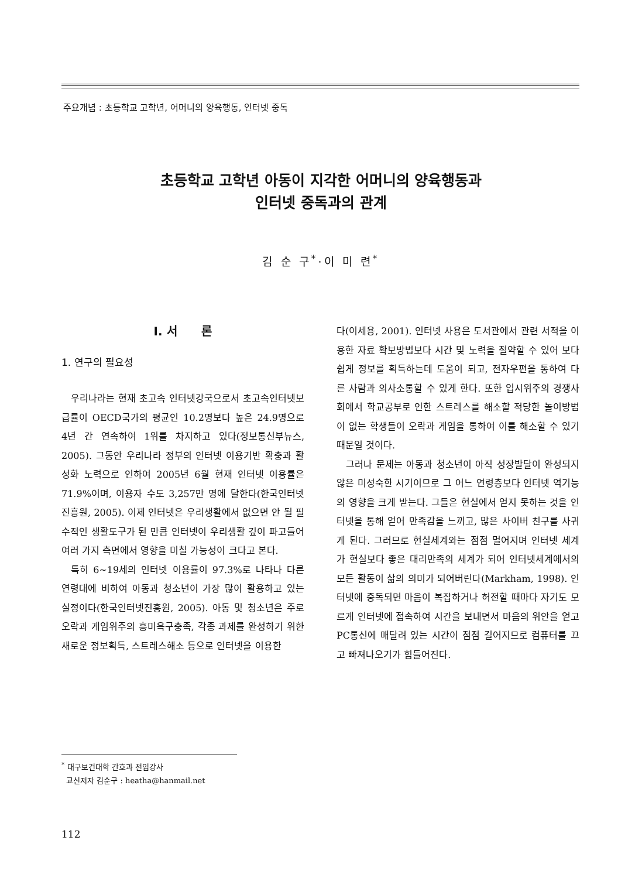주요개념 : 초등학교 고학년, 어머니의 양육행동, 인터넷 중독
초등학교 고학년 아동이 지각한 어머니의 양육행동과
인터넷 중독과의 관계
김 순 구<sup>*</sup>·이 미 련<sup>*</sup>
Ⅰ. 서 론
1. 연구의 필요성
우리나라는 현재 초고속 인터넷강국으로서 초고속인터넷보급률이 OECD국가의 평균인 10.2명보다 높은 24.9명으로 4년 간 연속하여 1위를 차지하고 있다(정보통신부뉴스, 2005). 그동안 우리나라 정부의 인터넷 이용기반 확충과 활성화 노력으로 인하여 2005년 6월 현재 인터넷 이용률은 71.9%이며, 이용자 수도 3,257만 명에 달한다(한국인터넷진흥원, 2005). 이제 인터넷은 우리생활에서 없으면 안 될 필수적인 생활도구가 된 만큼 인터넷이 우리생활 깊이 파고들어 여러 가지 측면에서 영향을 미칠 가능성이 크다고 본다.
특히 6~19세의 인터넷 이용률이 97.3%로 나타나 다른 연령대에 비하여 아동과 청소년이 가장 많이 활용하고 있는 실정이다(한국인터넷진흥원, 2005). 아동 및 청소년은 주로 오락과 게임위주의 흥미욕구충족, 각종 과제를 완성하기 위한 새로운 정보획득, 스트레스해소 등으로 인터넷을 이용한
다(이세용, 2001). 인터넷 사용은 도서관에서 관련 서적을 이용한 자료 확보방법보다 시간 및 노력을 절약할 수 있어 보다 쉽게 정보를 획득하는데 도움이 되고, 전자우편을 통하여 다른 사람과 의사소통할 수 있게 한다. 또한 입시위주의 경쟁사회에서 학교공부로 인한 스트레스를 해소할 적당한 놀이방법이 없는 학생들이 오락과 게임을 통하여 이를 해소할 수 있기 때문일 것이다.
그러나 문제는 아동과 청소년이 아직 성장발달이 완성되지 않은 미성숙한 시기이므로 그 어느 연령층보다 인터넷 역기능의 영향을 크게 받는다. 그들은 현실에서 얻지 못하는 것을 인터넷을 통해 얻어 만족감을 느끼고, 많은 사이버 친구를 사귀게 된다. 그러므로 현실세계와는 점점 멀어지며 인터넷 세계가 현실보다 좋은 대리만족의 세계가 되어 인터넷세계에서의 모든 활동이 삶의 의미가 되어버린다(Markham, 1998). 인터넷에 중독되면 마음이 복잡하거나 허전할 때마다 자기도 모르게 인터넷에 접속하여 시간을 보내면서 마음의 위안을 얻고 PC통신에 매달려 있는 시간이 점점 길어지므로 컴퓨터를 끄고 빠져나오기가 힘들어진다.
<sup>*</sup> 대구보건대학 간호과 전임강사
교신저자 김순구 : heatha@hanmail.net
112